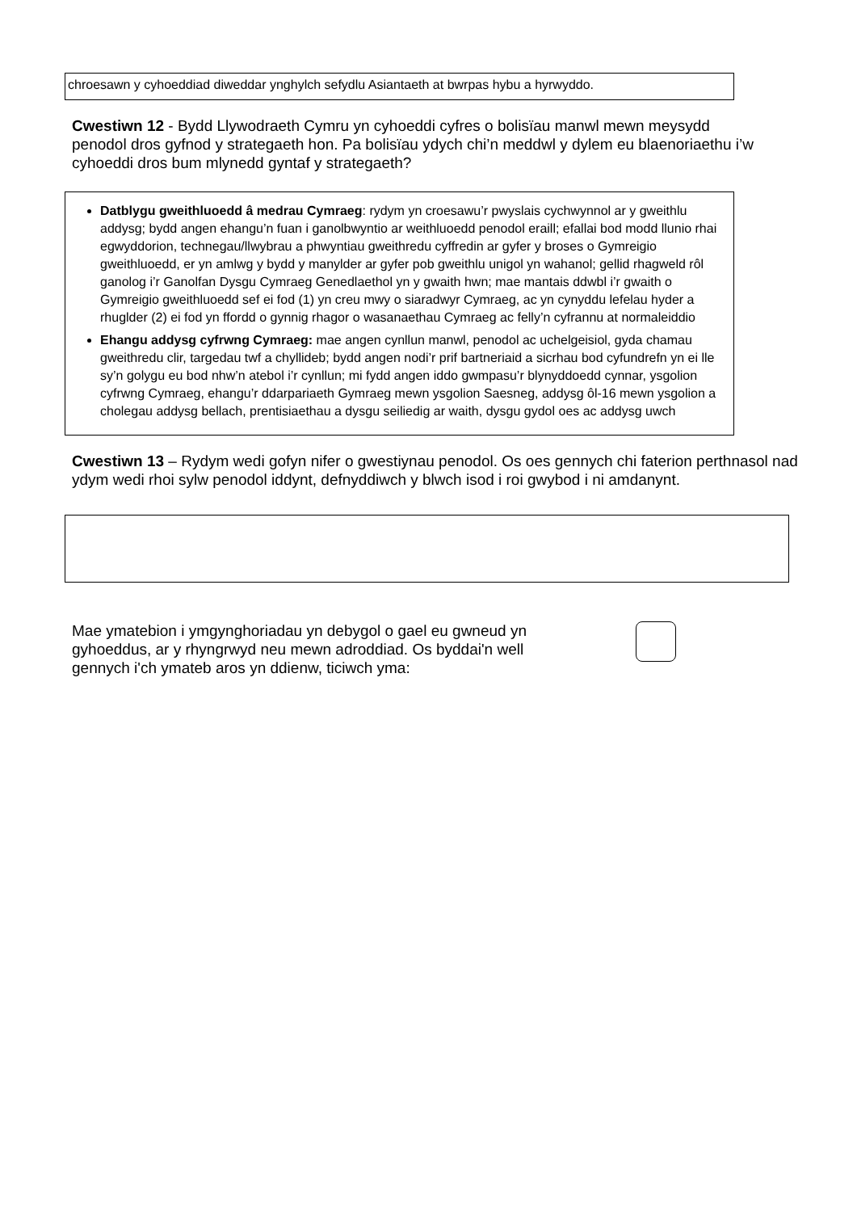chroesawn y cyhoeddiad diweddar ynghylch sefydlu Asiantaeth at bwrpas hybu a hyrwyddo.
Cwestiwn 12 - Bydd Llywodraeth Cymru yn cyhoeddi cyfres o bolisïau manwl mewn meysydd penodol dros gyfnod y strategaeth hon. Pa bolisïau ydych chi’n meddwl y dylem eu blaenoriaethu i’w cyhoeddi dros bum mlynedd gyntaf y strategaeth?
Datblygu gweithluoedd â medrau Cymraeg: rydym yn croesawu’r pwyslais cychwynnol ar y gweithlu addysg; bydd angen ehangu’n fuan i ganolbwyntio ar weithluoedd penodol eraill; efallai bod modd llunio rhai egwyddorion, technegau/llwybrau a phwyntiau gweithredu cyffredin ar gyfer y broses o Gymreigio gweithluoedd, er yn amlwg y bydd y manylder ar gyfer pob gweithlu unigol yn wahanol; gellid rhagweld rôl ganolog i’r Ganolfan Dysgu Cymraeg Genedlaethol yn y gwaith hwn; mae mantais ddwbl i’r gwaith o Gymreigio gweithluoedd sef ei fod (1) yn creu mwy o siaradwyr Cymraeg, ac yn cynyddu lefelau hyder a rhuglder (2) ei fod yn ffordd o gynnig rhagor o wasanaethau Cymraeg ac felly’n cyfrannu at normaleiddio
Ehangu addysg cyfrwng Cymraeg: mae angen cynllun manwl, penodol ac uchelgeisiol, gyda chamau gweithredu clir, targedau twf a chyllideb; bydd angen nodi’r prif bartneriaid a sicrhau bod cyfundrefn yn ei lle sy’n golygu eu bod nhw’n atebol i’r cynllun; mi fydd angen iddo gwmpasu’r blynyddoedd cynnar, ysgolion cyfrwng Cymraeg, ehangu’r ddarpariaeth Gymraeg mewn ysgolion Saesneg, addysg ôl-16 mewn ysgolion a cholegau addysg bellach, prentisiaethau a dysgu seiliedig ar waith, dysgu gydol oes ac addysg uwch
Cwestiwn 13 – Rydym wedi gofyn nifer o gwestiynau penodol. Os oes gennych chi faterion perthnasol nad ydym wedi rhoi sylw penodol iddynt, defnyddiwch y blwch isod i roi gwybod i ni amdanynt.
Mae ymatebion i ymgynghoriadau yn debygol o gael eu gwneud yn gyhoeddus, ar y rhyngrwyd neu mewn adroddiad. Os byddai'n well gennych i'ch ymateb aros yn ddienw, ticiwch yma: